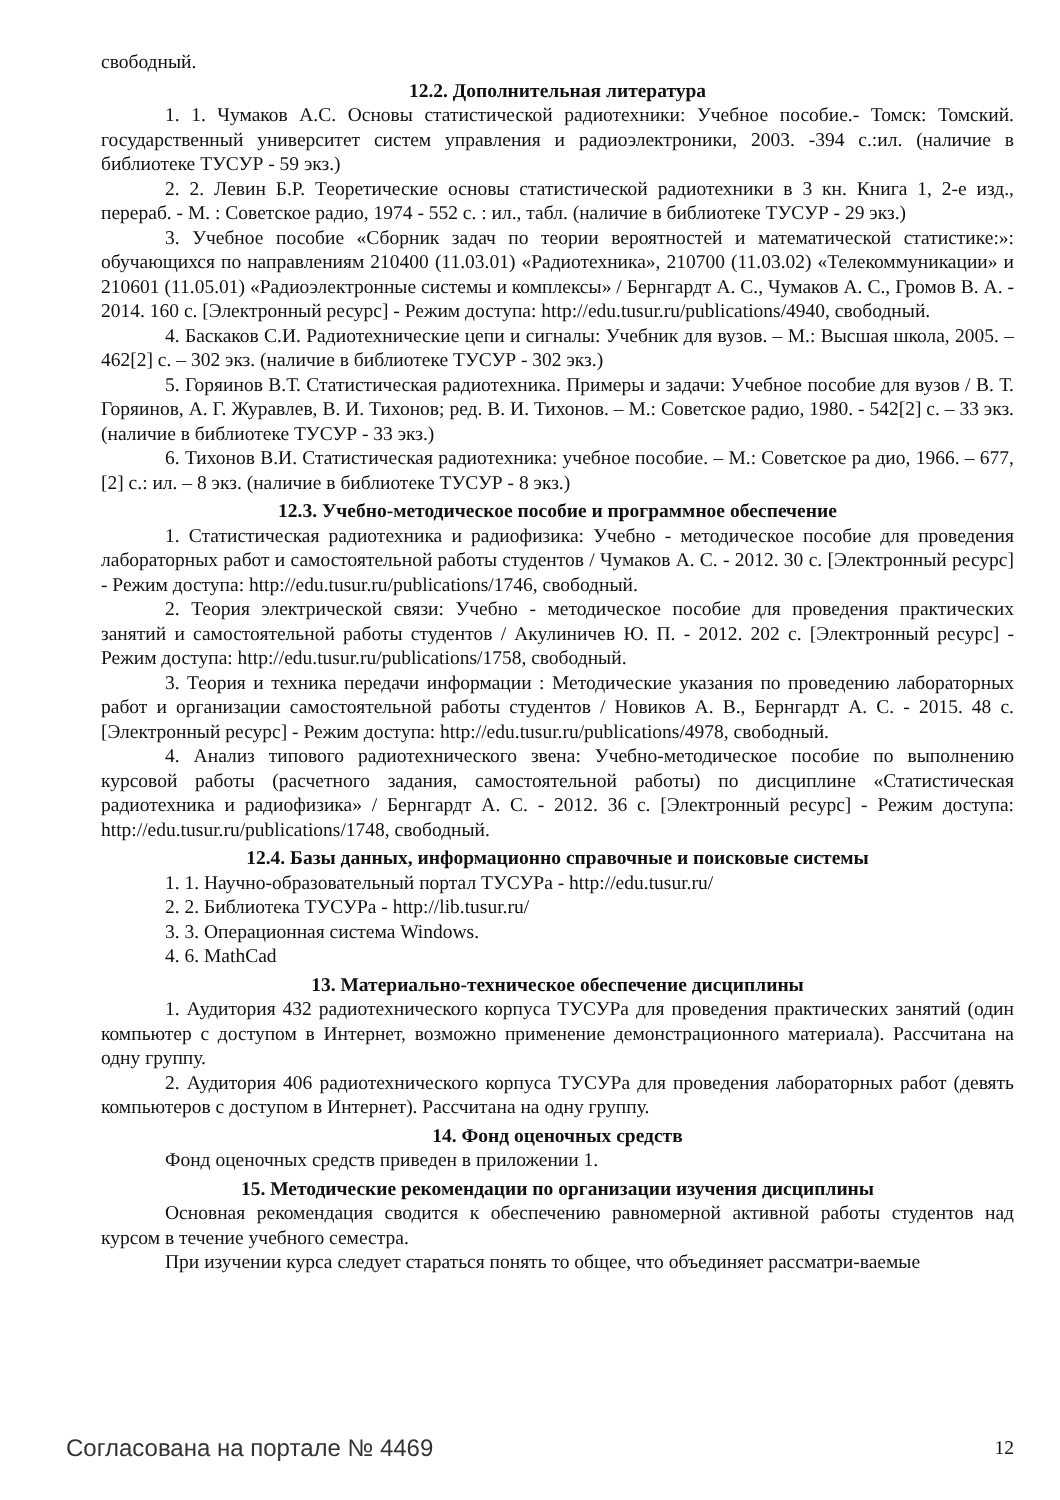свободный.
12.2. Дополнительная литература
1. 1. Чумаков А.С. Основы статистической радиотехники: Учебное пособие.- Томск: Томский. государственный университет систем управления и радиоэлектроники, 2003. -394 с.:ил. (наличие в библиотеке ТУСУР - 59 экз.)
2. 2. Левин Б.Р. Теоретические основы статистической радиотехники в 3 кн. Книга 1, 2-е изд., перераб. - М. : Советское радио, 1974 - 552 с. : ил., табл. (наличие в библиотеке ТУСУР - 29 экз.)
3. Учебное пособие «Сборник задач по теории вероятностей и математической статистике:»: обучающихся по направлениям 210400 (11.03.01) «Радиотехника», 210700 (11.03.02) «Телекоммуникации» и 210601 (11.05.01) «Радиоэлектронные системы и комплексы» / Бернгардт А. С., Чумаков А. С., Громов В. А. - 2014. 160 с. [Электронный ресурс] - Режим доступа: http://edu.tusur.ru/publications/4940, свободный.
4. Баскаков С.И. Радиотехнические цепи и сигналы: Учебник для вузов. – М.: Высшая школа, 2005. – 462[2] с. – 302 экз. (наличие в библиотеке ТУСУР - 302 экз.)
5. Горяинов В.Т. Статистическая радиотехника. Примеры и задачи: Учебное пособие для вузов / В. Т. Горяинов, А. Г. Журавлев, В. И. Тихонов; ред. В. И. Тихонов. – М.: Советское радио, 1980. - 542[2] с. – 33 экз. (наличие в библиотеке ТУСУР - 33 экз.)
6. Тихонов В.И. Статистическая радиотехника: учебное пособие. – М.: Советское ра дио, 1966. – 677, [2] с.: ил. – 8 экз. (наличие в библиотеке ТУСУР - 8 экз.)
12.3. Учебно-методическое пособие и программное обеспечение
1. Статистическая радиотехника и радиофизика: Учебно - методическое пособие для проведения лабораторных работ и самостоятельной работы студентов / Чумаков А. С. - 2012. 30 с. [Электронный ресурс] - Режим доступа: http://edu.tusur.ru/publications/1746, свободный.
2. Теория электрической связи: Учебно - методическое пособие для проведения практических занятий и самостоятельной работы студентов / Акулиничев Ю. П. - 2012. 202 с. [Электронный ресурс] - Режим доступа: http://edu.tusur.ru/publications/1758, свободный.
3. Теория и техника передачи информации : Методические указания по проведению лабораторных работ и организации самостоятельной работы студентов / Новиков А. В., Бернгардт А. С. - 2015. 48 с. [Электронный ресурс] - Режим доступа: http://edu.tusur.ru/publications/4978, свободный.
4. Анализ типового радиотехнического звена: Учебно-методическое пособие по выполнению курсовой работы (расчетного задания, самостоятельной работы) по дисциплине «Статистическая радиотехника и радиофизика» / Бернгардт А. С. - 2012. 36 с. [Электронный ресурс] - Режим доступа: http://edu.tusur.ru/publications/1748, свободный.
12.4. Базы данных, информационно справочные и поисковые системы
1. 1. Научно-образовательный портал ТУСУРа - http://edu.tusur.ru/
2. 2. Библиотека ТУСУРа - http://lib.tusur.ru/
3. 3. Операционная система Windows.
4. 6. MathCad
13. Материально-техническое обеспечение дисциплины
1. Аудитория 432 радиотехнического корпуса ТУСУРа для проведения практических занятий (один компьютер с доступом в Интернет, возможно применение демонстрационного материала). Рассчитана на одну группу.
2. Аудитория 406 радиотехнического корпуса ТУСУРа для проведения лабораторных работ (девять компьютеров с доступом в Интернет). Рассчитана на одну группу.
14. Фонд оценочных средств
Фонд оценочных средств приведен в приложении 1.
15. Методические рекомендации по организации изучения дисциплины
Основная рекомендация сводится к обеспечению равномерной активной работы студентов над курсом в течение учебного семестра.
При изучении курса следует стараться понять то общее, что объединяет рассматри-ваемые
Согласована на портале № 4469 12